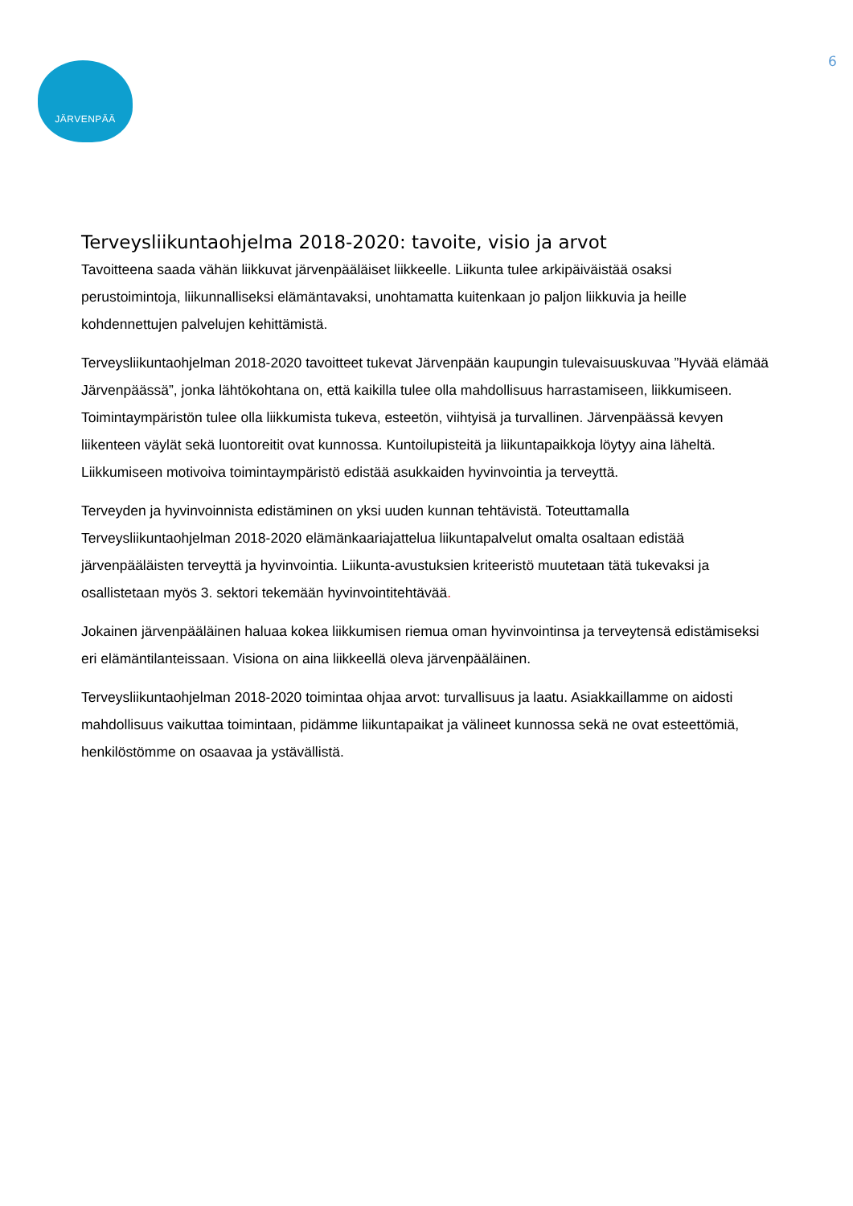6
JÄRVENPÄÄ
Terveysliikuntaohjelma 2018-2020: tavoite, visio ja arvot
Tavoitteena saada vähän liikkuvat järvenpääläiset liikkeelle. Liikunta tulee arkipäiväistää osaksi perustoimintoja, liikunnalliseksi elämäntavaksi, unohtamatta kuitenkaan jo paljon liikkuvia ja heille kohdennettujen palvelujen kehittämistä.
Terveysliikuntaohjelman 2018-2020 tavoitteet tukevat Järvenpään kaupungin tulevaisuuskuvaa ”Hyvää elämää Järvenpäässä”, jonka lähtökohtana on, että kaikilla tulee olla mahdollisuus harrastamiseen, liikkumiseen. Toimintaympäristön tulee olla liikkumista tukeva, esteetön, viihtyisä ja turvallinen. Järvenpäässä kevyen liikenteen väylät sekä luontoreitit ovat kunnossa. Kuntoilupisteitä ja liikuntapaikkoja löytyy aina läheltä. Liikkumiseen motivoiva toimintaympäristö edistää asukkaiden hyvinvointia ja terveyttä.
Terveyden ja hyvinvoinnista edistäminen on yksi uuden kunnan tehtävistä. Toteuttamalla Terveysliikuntaohjelman 2018-2020 elämänkaariajattelua liikuntapalvelut omalta osaltaan edistää järvenpääläisten terveyttä ja hyvinvointia. Liikunta-avustuksien kriteeristö muutetaan tätä tukevaksi ja osallistetaan myös 3. sektori tekemään hyvinvointitehtävää.
Jokainen järvenpääläinen haluaa kokea liikkumisen riemua oman hyvinvointinsa ja terveytensä edistämiseksi eri elämäntilanteissaan. Visiona on aina liikkeellä oleva järvenpääläinen.
Terveysliikuntaohjelman 2018-2020 toimintaa ohjaa arvot: turvallisuus ja laatu. Asiakkaillamme on aidosti mahdollisuus vaikuttaa toimintaan, pidämme liikuntapaikat ja välineet kunnossa sekä ne ovat esteettömiä, henkilöstömme on osaavaa ja ystävällistä.